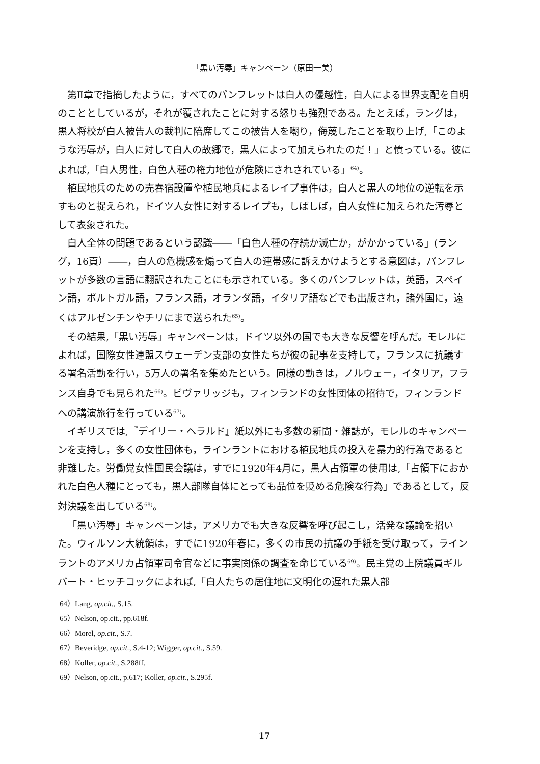「黒い汚辱」キャンペーン（原田一美）
第Ⅱ章で指摘したように，すべてのパンフレットは白人の優越性，白人による世界支配を自明のこととしているが，それが覆されたことに対する怒りも強烈である。たとえば，ラングは，黒人将校が白人被告人の裁判に陪席してこの被告人を嘲り，侮蔑したことを取り上げ,「このような汚辱が，白人に対して白人の故郷で，黒人によって加えられたのだ！」と憤っている。彼によれば,「白人男性，白色人種の権力地位が危険にされされている」<sup>64)</sup>。
植民地兵のための売春宿設置や植民地兵によるレイプ事件は，白人と黒人の地位の逆転を示すものと捉えられ，ドイツ人女性に対するレイプも，しばしば，白人女性に加えられた汚辱として表象された。
白人全体の問題であるという認識――「白色人種の存続か滅亡か，がかかっている」(ラング，16頁）――，白人の危機感を煽って白人の連帯感に訴えかけようとする意図は，パンフレットが多数の言語に翻訳されたことにも示されている。多くのパンフレットは，英語，スペイン語，ポルトガル語，フランス語，オランダ語，イタリア語などでも出版され，諸外国に，遠くはアルゼンチンやチリにまで送られた<sup>65)</sup>。
その結果,「黒い汚辱」キャンペーンは，ドイツ以外の国でも大きな反響を呼んだ。モレルによれば，国際女性連盟スウェーデン支部の女性たちが彼の記事を支持して，フランスに抗議する署名活動を行い，5万人の署名を集めたという。同様の動きは，ノルウェー，イタリア，フランス自身でも見られた<sup>66)</sup>。ビヴァリッジも，フィンランドの女性団体の招待で，フィンランドへの講演旅行を行っている<sup>67)</sup>。
イギリスでは,『デイリー・ヘラルド』紙以外にも多数の新聞・雑誌が，モレルのキャンペーンを支持し，多くの女性団体も，ラインラントにおける植民地兵の投入を暴力的行為であると非難した。労働党女性国民会議は，すでに1920年4月に，黒人占領軍の使用は,「占領下におかれた白色人種にとっても，黒人部隊自体にとっても品位を貶める危険な行為」であるとして，反対決議を出している<sup>68)</sup>。
「黒い汚辱」キャンペーンは，アメリカでも大きな反響を呼び起こし，活発な議論を招いた。ウィルソン大統領は，すでに1920年春に，多くの市民の抗議の手紙を受け取って，ラインラントのアメリカ占領軍司令官などに事実関係の調査を命じている<sup>69)</sup>。民主党の上院議員ギルバート・ヒッチコックによれば,「白人たちの居住地に文明化の遅れた黒人部
64）Lang, op.cit., S.15.
65）Nelson, op.cit., pp.618f.
66）Morel, op.cit., S.7.
67）Beveridge, op.cit., S.4-12; Wigger, op.cit., S.59.
68）Koller, op.cit., S.288ff.
69）Nelson, op.cit., p.617; Koller, op.cit., S.295f.
17